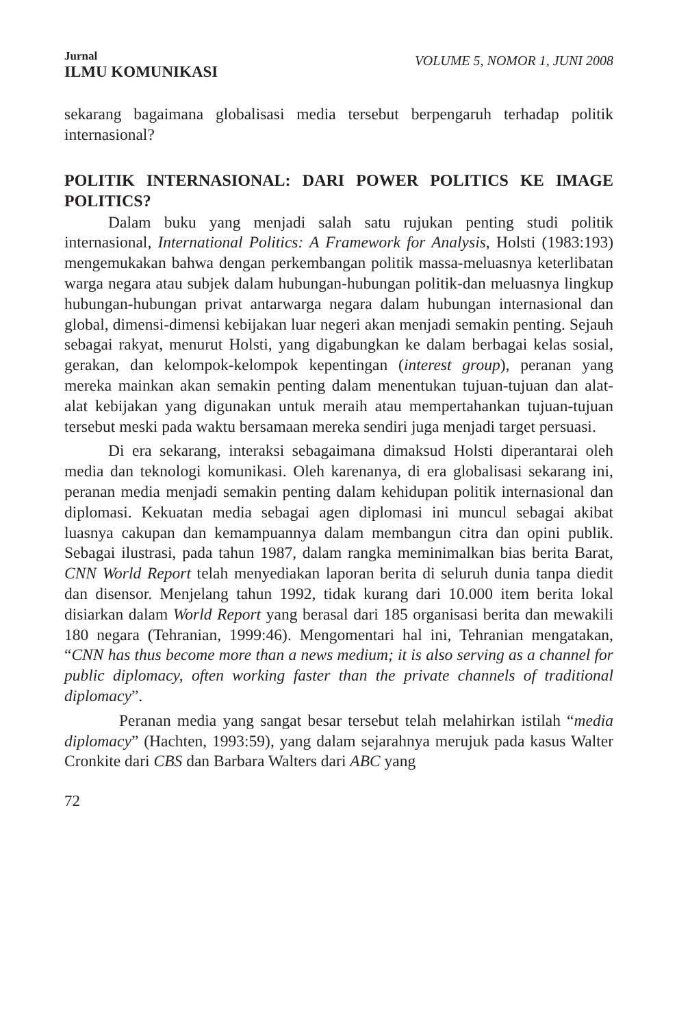Jurnal
ILMU KOMUNIKASI
VOLUME 5, NOMOR 1, JUNI 2008
sekarang bagaimana globalisasi media tersebut berpengaruh terhadap politik internasional?
POLITIK INTERNASIONAL: DARI POWER POLITICS KE IMAGE POLITICS?
Dalam buku yang menjadi salah satu rujukan penting studi politik internasional, International Politics: A Framework for Analysis, Holsti (1983:193) mengemukakan bahwa dengan perkembangan politik massa-meluasnya keterlibatan warga negara atau subjek dalam hubungan-hubungan politik-dan meluasnya lingkup hubungan-hubungan privat antarwarga negara dalam hubungan internasional dan global, dimensi-dimensi kebijakan luar negeri akan menjadi semakin penting. Sejauh sebagai rakyat, menurut Holsti, yang digabungkan ke dalam berbagai kelas sosial, gerakan, dan kelompok-kelompok kepentingan (interest group), peranan yang mereka mainkan akan semakin penting dalam menentukan tujuan-tujuan dan alat-alat kebijakan yang digunakan untuk meraih atau mempertahankan tujuan-tujuan tersebut meski pada waktu bersamaan mereka sendiri juga menjadi target persuasi.
Di era sekarang, interaksi sebagaimana dimaksud Holsti diperantarai oleh media dan teknologi komunikasi. Oleh karenanya, di era globalisasi sekarang ini, peranan media menjadi semakin penting dalam kehidupan politik internasional dan diplomasi. Kekuatan media sebagai agen diplomasi ini muncul sebagai akibat luasnya cakupan dan kemampuannya dalam membangun citra dan opini publik. Sebagai ilustrasi, pada tahun 1987, dalam rangka meminimalkan bias berita Barat, CNN World Report telah menyediakan laporan berita di seluruh dunia tanpa diedit dan disensor. Menjelang tahun 1992, tidak kurang dari 10.000 item berita lokal disiarkan dalam World Report yang berasal dari 185 organisasi berita dan mewakili 180 negara (Tehranian, 1999:46). Mengomentari hal ini, Tehranian mengatakan, “CNN has thus become more than a news medium; it is also serving as a channel for public diplomacy, often working faster than the private channels of traditional diplomacy”.
Peranan media yang sangat besar tersebut telah melahirkan istilah “media diplomacy” (Hachten, 1993:59), yang dalam sejarahnya merujuk pada kasus Walter Cronkite dari CBS dan Barbara Walters dari ABC yang
72